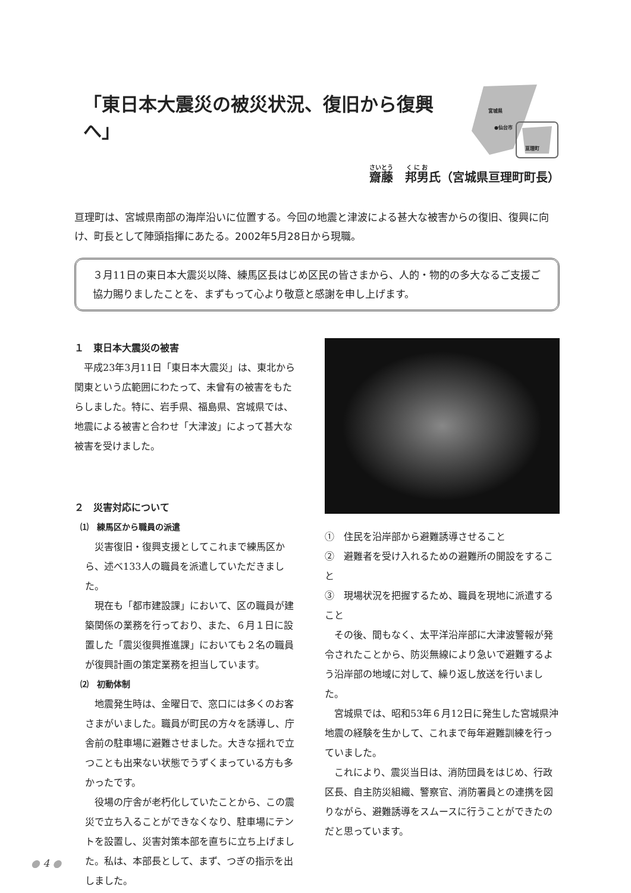「東日本大震災の被災状況、復旧から復興へ」
宮城県
●仙台市
亘理町
齋藤　邦男氏（宮城県亘理町町長）
亘理町は、宮城県南部の海岸沿いに位置する。今回の地震と津波による甚大な被害からの復旧、復興に向け、町長として陣頭指揮にあたる。2002年5月28日から現職。
３月11日の東日本大震災以降、練馬区長はじめ区民の皆さまから、人的・物的の多大なるご支援ご協力賜りましたことを、まずもって心より敬意と感謝を申し上げます。
１　東日本大震災の被害
平成23年3月11日「東日本大震災」は、東北から関東という広範囲にわたって、未曾有の被害をもたらしました。特に、岩手県、福島県、宮城県では、地震による被害と合わせ「大津波」によって甚大な被害を受けました。
２　災害対応について
⑴　練馬区から職員の派遣
災害復旧・復興支援としてこれまで練馬区から、述べ133人の職員を派遣していただきました。
現在も「都市建設課」において、区の職員が建築関係の業務を行っており、また、６月１日に設置した「震災復興推進課」においても２名の職員が復興計画の策定業務を担当しています。
⑵　初動体制
地震発生時は、金曜日で、窓口には多くのお客さまがいました。職員が町民の方々を誘導し、庁舎前の駐車場に避難させました。大きな揺れで立つことも出来ない状態でうずくまっている方も多かったです。
役場の庁舎が老朽化していたことから、この震災で立ち入ることができなくなり、駐車場にテントを設置し、災害対策本部を直ちに立ち上げました。私は、本部長として、まず、つぎの指示を出しました。
①　住民を沿岸部から避難誘導させること
②　避難者を受け入れるための避難所の開設をすること
③　現場状況を把握するため、職員を現地に派遣すること
その後、間もなく、太平洋沿岸部に大津波警報が発令されたことから、防災無線により急いで避難するよう沿岸部の地域に対して、繰り返し放送を行いました。
宮城県では、昭和53年６月12日に発生した宮城県沖地震の経験を生かして、これまで毎年避難訓練を行っていました。
これにより、震災当日は、消防団員をはじめ、行政区長、自主防災組織、警察官、消防署員との連携を図りながら、避難誘導をスムースに行うことができたのだと思っています。
● 4 ●